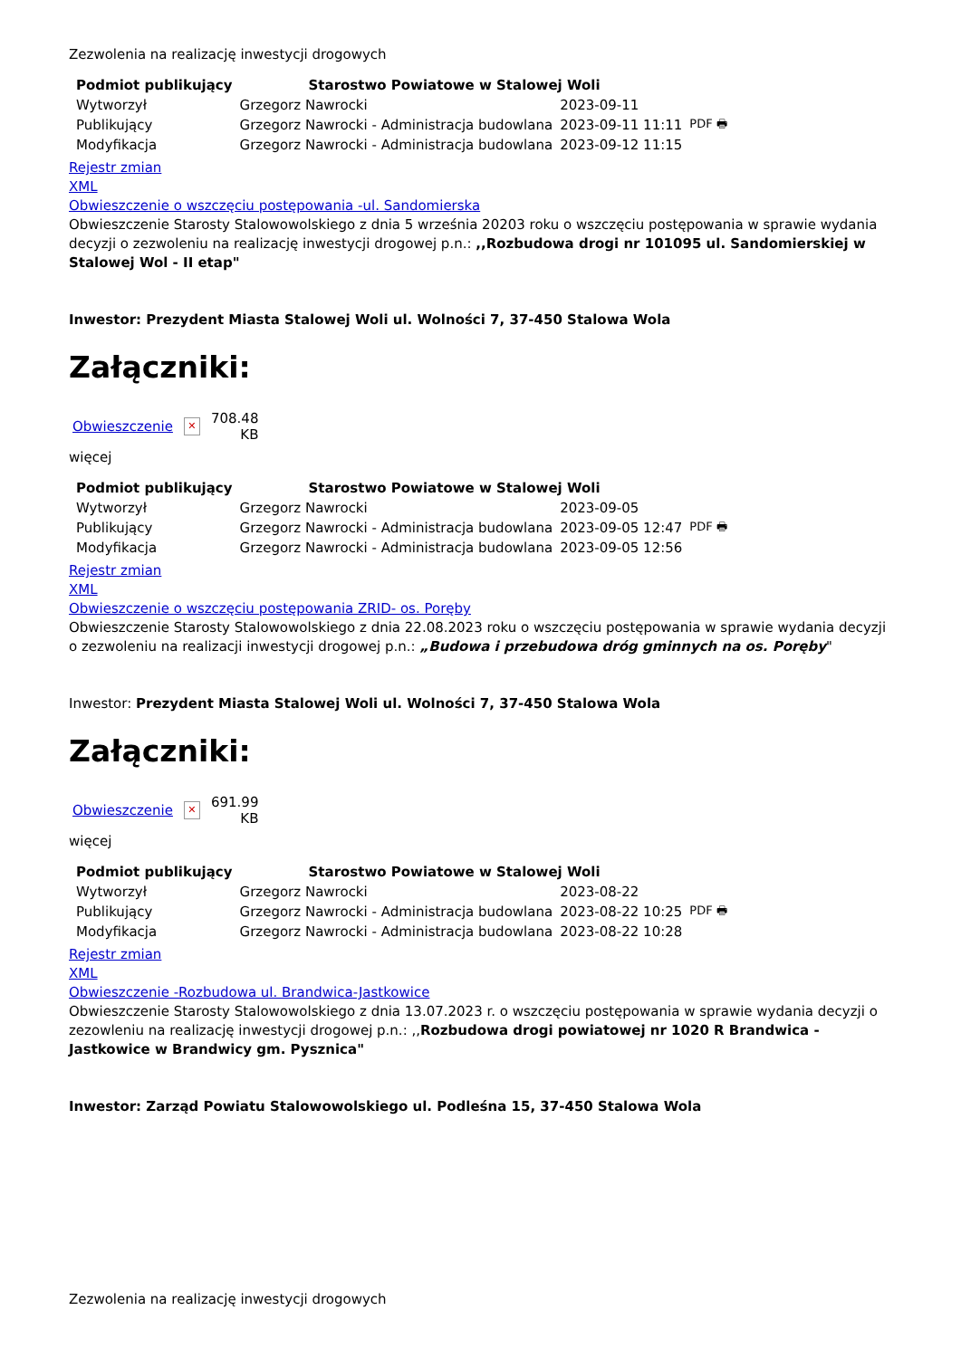Zezwolenia na realizację inwestycji drogowych
| Podmiot publikujący | Starostwo Powiatowe w Stalowej Woli | | |
| Wytworzył | Grzegorz Nawrocki | 2023-09-11 | PDF 🖶 |
| Publikujący | Grzegorz Nawrocki - Administracja budowlana | 2023-09-11 11:11 | |
| Modyfikacja | Grzegorz Nawrocki - Administracja budowlana | 2023-09-12 11:15 | |
Rejestr zmian
XML
Obwieszczenie o wszczęciu postępowania -ul. Sandomierska
Obwieszczenie Starosty Stalowowolskiego z dnia 5 września 20203 roku o wszczęciu postępowania w sprawie wydania decyzji o zezwoleniu na realizację inwestycji drogowej p.n.: ,,Rozbudowa drogi nr 101095 ul. Sandomierskiej w Stalowej Wol - II etap"
Inwestor: Prezydent Miasta Stalowej Woli ul. Wolności 7, 37-450 Stalowa Wola
Załączniki:
Obwieszczenie ✕ 708.48
KB
więcej
| Podmiot publikujący | Starostwo Powiatowe w Stalowej Woli | | |
| Wytworzył | Grzegorz Nawrocki | 2023-09-05 | PDF 🖶 |
| Publikujący | Grzegorz Nawrocki - Administracja budowlana | 2023-09-05 12:47 | |
| Modyfikacja | Grzegorz Nawrocki - Administracja budowlana | 2023-09-05 12:56 | |
Rejestr zmian
XML
Obwieszczenie o wszczęciu postępowania ZRID- os. Poręby
Obwieszczenie Starosty Stalowowolskiego z dnia 22.08.2023 roku o wszczęciu postępowania w sprawie wydania decyzji o zezwoleniu na realizacji inwestycji drogowej p.n.: „Budowa i przebudowa dróg gminnych na os. Poręby"
Inwestor: Prezydent Miasta Stalowej Woli ul. Wolności 7, 37-450 Stalowa Wola
Załączniki:
Obwieszczenie ✕ 691.99
KB
więcej
| Podmiot publikujący | Starostwo Powiatowe w Stalowej Woli | | |
| Wytworzył | Grzegorz Nawrocki | 2023-08-22 | PDF 🖶 |
| Publikujący | Grzegorz Nawrocki - Administracja budowlana | 2023-08-22 10:25 | |
| Modyfikacja | Grzegorz Nawrocki - Administracja budowlana | 2023-08-22 10:28 | |
Rejestr zmian
XML
Obwieszczenie -Rozbudowa ul. Brandwica-Jastkowice
Obwieszczenie Starosty Stalowowolskiego z dnia 13.07.2023 r. o wszczęciu postępowania w sprawie wydania decyzji o zezowleniu na realizację inwestycji drogowej p.n.: ,,Rozbudowa drogi powiatowej nr 1020 R Brandwica - Jastkowice w Brandwicy gm. Pysznica"
Inwestor: Zarząd Powiatu Stalowowolskiego ul. Podleśna 15, 37-450 Stalowa Wola
Zezwolenia na realizację inwestycji drogowych